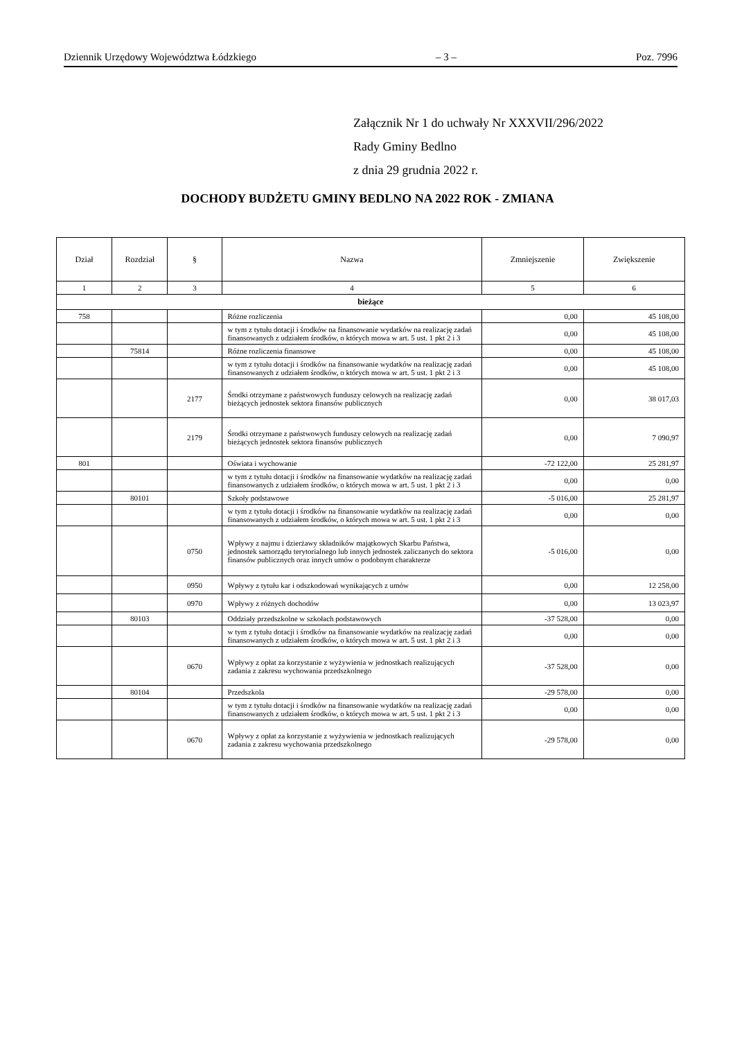Dziennik Urzędowy Województwa Łódzkiego – 3 – Poz. 7996
Załącznik Nr 1 do uchwały Nr XXXVII/296/2022
Rady Gminy Bedlno
z dnia 29 grudnia 2022 r.
DOCHODY BUDŻETU GMINY BEDLNO NA 2022 ROK - ZMIANA
| Dział | Rozdział | § | Nazwa | Zmniejszenie | Zwiększenie |
| --- | --- | --- | --- | --- | --- |
| 1 | 2 | 3 | 4 | 5 | 6 |
| bieżące | | | | | |
| 758 | | | Różne rozliczenia | 0,00 | 45 108,00 |
| | | | w tym z tytułu dotacji i środków na finansowanie wydatków na realizację zadań finansowanych z udziałem środków, o których mowa w art. 5 ust. 1 pkt 2 i 3 | 0,00 | 45 108,00 |
| | 75814 | | Różne rozliczenia finansowe | 0,00 | 45 108,00 |
| | | | w tym z tytułu dotacji i środków na finansowanie wydatków na realizację zadań finansowanych z udziałem środków, o których mowa w art. 5 ust. 1 pkt 2 i 3 | 0,00 | 45 108,00 |
| | | 2177 | Środki otrzymane z państwowych funduszy celowych na realizację zadań bieżących jednostek sektora finansów publicznych | 0,00 | 38 017,03 |
| | | 2179 | Środki otrzymane z państwowych funduszy celowych na realizację zadań bieżących jednostek sektora finansów publicznych | 0,00 | 7 090,97 |
| 801 | | | Oświata i wychowanie | -72 122,00 | 25 281,97 |
| | | | w tym z tytułu dotacji i środków na finansowanie wydatków na realizację zadań finansowanych z udziałem środków, o których mowa w art. 5 ust. 1 pkt 2 i 3 | 0,00 | 0,00 |
| | 80101 | | Szkoły podstawowe | -5 016,00 | 25 281,97 |
| | | | w tym z tytułu dotacji i środków na finansowanie wydatków na realizację zadań finansowanych z udziałem środków, o których mowa w art. 5 ust. 1 pkt 2 i 3 | 0,00 | 0,00 |
| | | 0750 | Wpływy z najmu i dzierżawy składników majątkowych Skarbu Państwa, jednostek samorządu terytorialnego lub innych jednostek zaliczanych do sektora finansów publicznych oraz innych umów o podobnym charakterze | -5 016,00 | 0,00 |
| | | 0950 | Wpływy z tytułu kar i odszkodowań wynikających z umów | 0,00 | 12 258,00 |
| | | 0970 | Wpływy z różnych dochodów | 0,00 | 13 023,97 |
| | 80103 | | Oddziały przedszkolne w szkołach podstawowych | -37 528,00 | 0,00 |
| | | | w tym z tytułu dotacji i środków na finansowanie wydatków na realizację zadań finansowanych z udziałem środków, o których mowa w art. 5 ust. 1 pkt 2 i 3 | 0,00 | 0,00 |
| | | 0670 | Wpływy z opłat za korzystanie z wyżywienia w jednostkach realizujących zadania z zakresu wychowania przedszkolnego | -37 528,00 | 0,00 |
| | 80104 | | Przedszkola | -29 578,00 | 0,00 |
| | | | w tym z tytułu dotacji i środków na finansowanie wydatków na realizację zadań finansowanych z udziałem środków, o których mowa w art. 5 ust. 1 pkt 2 i 3 | 0,00 | 0,00 |
| | | 0670 | Wpływy z opłat za korzystanie z wyżywienia w jednostkach realizujących zadania z zakresu wychowania przedszkolnego | -29 578,00 | 0,00 |